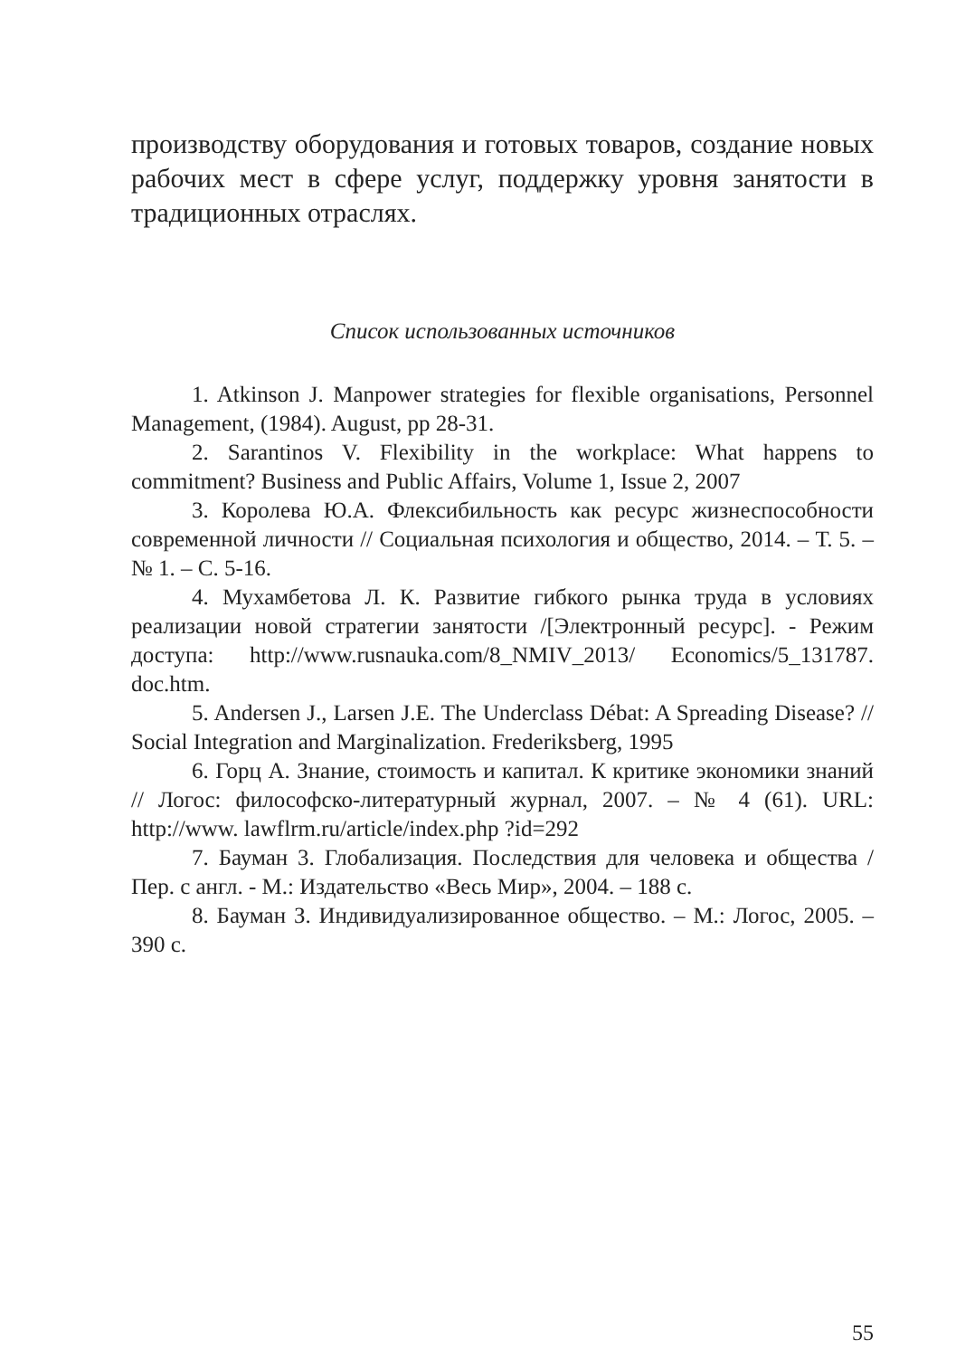производству оборудования и готовых товаров, создание новых рабочих мест в сфере услуг, поддержку уровня занятости в традиционных отраслях.
Список использованных источников
1. Atkinson J. Manpower strategies for flexible organisations, Personnel Management, (1984). August, pp 28-31.
2. Sarantinos V. Flexibility in the workplace: What happens to commitment? Business and Public Affairs, Volume 1, Issue 2, 2007
3. Королева Ю.А. Флексибильность как ресурс жизнеспособности современной личности // Социальная психология и общество, 2014. – Т. 5. – № 1. – С. 5-16.
4. Мухамбетова Л. К. Развитие гибкого рынка труда в условиях реализации новой стратегии занятости /[Электронный ресурс]. - Режим доступа: http://www.rusnauka.com/8_NMIV_2013/ Economics/5_131787. doc.htm.
5. Andersen J., Larsen J.E. The Underclass Débat: A Spreading Disease? // Social Integration and Marginalization. Frederiksberg, 1995
6. Горц А. Знание, стоимость и капитал. К критике экономики знаний // Логос: философско-литературный журнал, 2007. – № 4 (61). URL: http://www. lawflrm.ru/article/index.php ?id=292
7. Бауман 3. Глобализация. Последствия для человека и общества / Пер. с англ. - М.: Издательство «Весь Мир», 2004. – 188 с.
8. Бауман З. Индивидуализированное общество. – М.: Логос, 2005. – 390 с.
55